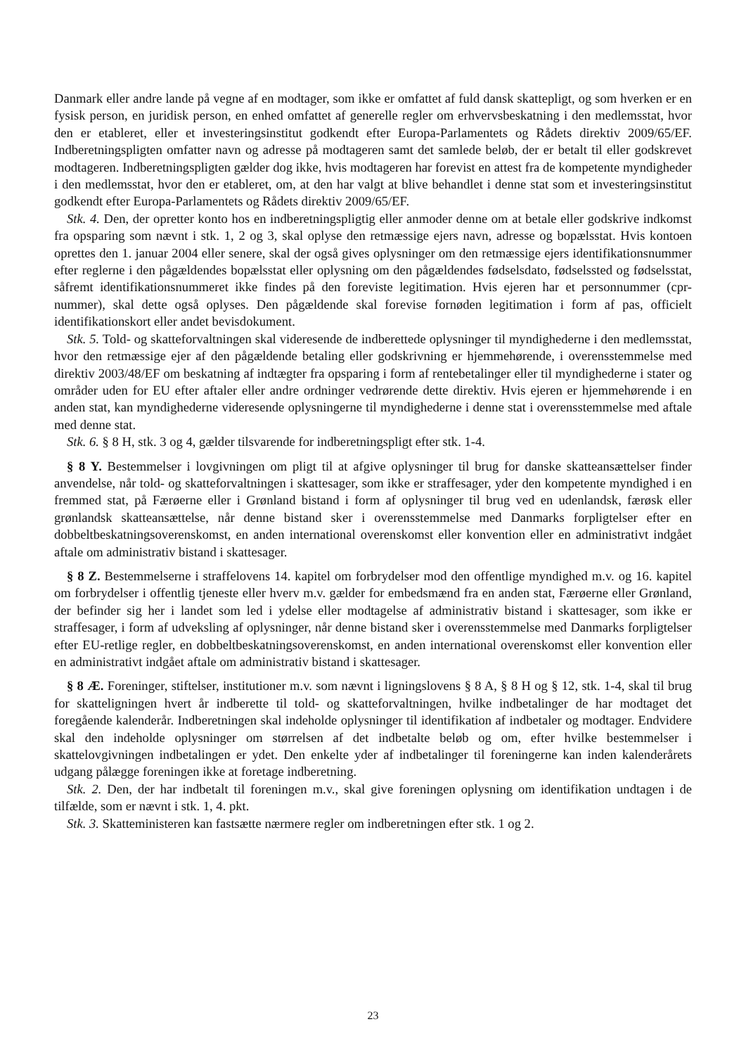Danmark eller andre lande på vegne af en modtager, som ikke er omfattet af fuld dansk skattepligt, og som hverken er en fysisk person, en juridisk person, en enhed omfattet af generelle regler om erhvervsbeskatning i den medlemsstat, hvor den er etableret, eller et investeringsinstitut godkendt efter Europa-Parlamentets og Rådets direktiv 2009/65/EF. Indberetningspligten omfatter navn og adresse på modtageren samt det samlede beløb, der er betalt til eller godskrevet modtageren. Indberetningspligten gælder dog ikke, hvis modtageren har forevist en attest fra de kompetente myndigheder i den medlemsstat, hvor den er etableret, om, at den har valgt at blive behandlet i denne stat som et investeringsinstitut godkendt efter Europa-Parlamentets og Rådets direktiv 2009/65/EF.
Stk. 4. Den, der opretter konto hos en indberetningspligtig eller anmoder denne om at betale eller godskrive indkomst fra opsparing som nævnt i stk. 1, 2 og 3, skal oplyse den retmæssige ejers navn, adresse og bopælsstat. Hvis kontoen oprettes den 1. januar 2004 eller senere, skal der også gives oplysninger om den retmæssige ejers identifikationsnummer efter reglerne i den pågældendes bopælsstat eller oplysning om den pågældendes fødselsdato, fødselssted og fødselsstat, såfremt identifikationsnummeret ikke findes på den foreviste legitimation. Hvis ejeren har et personnummer (cpr-nummer), skal dette også oplyses. Den pågældende skal forevise fornøden legitimation i form af pas, officielt identifikationskort eller andet bevisdokument.
Stk. 5. Told- og skatteforvaltningen skal videresende de indberettede oplysninger til myndighederne i den medlemsstat, hvor den retmæssige ejer af den pågældende betaling eller godskrivning er hjemmehørende, i overensstemmelse med direktiv 2003/48/EF om beskatning af indtægter fra opsparing i form af rentebetalinger eller til myndighederne i stater og områder uden for EU efter aftaler eller andre ordninger vedrørende dette direktiv. Hvis ejeren er hjemmehørende i en anden stat, kan myndighederne videresende oplysningerne til myndighederne i denne stat i overensstemmelse med aftale med denne stat.
Stk. 6. § 8 H, stk. 3 og 4, gælder tilsvarende for indberetningspligt efter stk. 1-4.
§ 8 Y. Bestemmelser i lovgivningen om pligt til at afgive oplysninger til brug for danske skatteansættelser finder anvendelse, når told- og skatteforvaltningen i skattesager, som ikke er straffesager, yder den kompetente myndighed i en fremmed stat, på Færøerne eller i Grønland bistand i form af oplysninger til brug ved en udenlandsk, færøsk eller grønlandsk skatteansættelse, når denne bistand sker i overensstemmelse med Danmarks forpligtelser efter en dobbeltbeskatningsoverenskomst, en anden international overenskomst eller konvention eller en administrativt indgået aftale om administrativ bistand i skattesager.
§ 8 Z. Bestemmelserne i straffelovens 14. kapitel om forbrydelser mod den offentlige myndighed m.v. og 16. kapitel om forbrydelser i offentlig tjeneste eller hverv m.v. gælder for embedsmænd fra en anden stat, Færøerne eller Grønland, der befinder sig her i landet som led i ydelse eller modtagelse af administrativ bistand i skattesager, som ikke er straffesager, i form af udveksling af oplysninger, når denne bistand sker i overensstemmelse med Danmarks forpligtelser efter EU-retlige regler, en dobbeltbeskatningsoverenskomst, en anden international overenskomst eller konvention eller en administrativt indgået aftale om administrativ bistand i skattesager.
§ 8 Æ. Foreninger, stiftelser, institutioner m.v. som nævnt i ligningslovens § 8 A, § 8 H og § 12, stk. 1-4, skal til brug for skatteligningen hvert år indberette til told- og skatteforvaltningen, hvilke indbetalinger de har modtaget det foregående kalenderår. Indberetningen skal indeholde oplysninger til identifikation af indbetaler og modtager. Endvidere skal den indeholde oplysninger om størrelsen af det indbetalte beløb og om, efter hvilke bestemmelser i skattelovgivningen indbetalingen er ydet. Den enkelte yder af indbetalinger til foreningerne kan inden kalenderårets udgang pålægge foreningen ikke at foretage indberetning.
Stk. 2. Den, der har indbetalt til foreningen m.v., skal give foreningen oplysning om identifikation undtagen i de tilfælde, som er nævnt i stk. 1, 4. pkt.
Stk. 3. Skatteministeren kan fastsætte nærmere regler om indberetningen efter stk. 1 og 2.
23